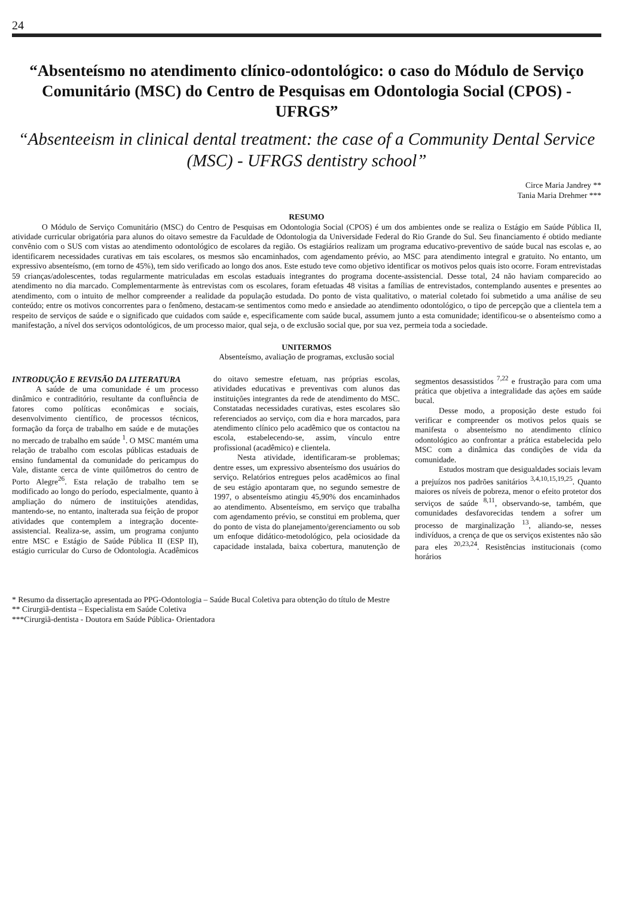24
“Absenteísmo no atendimento clínico-odontológico: o caso do Módulo de Serviço Comunitário (MSC) do Centro de Pesquisas em Odontologia Social (CPOS) - UFRGS”
“Absenteeism in clinical dental treatment: the case of a Community Dental Service (MSC) - UFRGS dentistry school”
Circe Maria Jandrey **
Tania Maria Drehmer ***
RESUMO
O Módulo de Serviço Comunitário (MSC) do Centro de Pesquisas em Odontologia Social (CPOS) é um dos ambientes onde se realiza o Estágio em Saúde Pública II, atividade curricular obrigatória para alunos do oitavo semestre da Faculdade de Odontologia da Universidade Federal do Rio Grande do Sul. Seu financiamento é obtido mediante convênio com o SUS com vistas ao atendimento odontológico de escolares da região. Os estagiários realizam um programa educativo-preventivo de saúde bucal nas escolas e, ao identificarem necessidades curativas em tais escolares, os mesmos são encaminhados, com agendamento prévio, ao MSC para atendimento integral e gratuito. No entanto, um expressivo absenteísmo, (em torno de 45%), tem sido verificado ao longo dos anos. Este estudo teve como objetivo identificar os motivos pelos quais isto ocorre. Foram entrevistadas 59 crianças/adolescentes, todas regularmente matriculadas em escolas estaduais integrantes do programa docente-assistencial. Desse total, 24 não haviam comparecido ao atendimento no dia marcado. Complementarmente às entrevistas com os escolares, foram efetuadas 48 visitas a famílias de entrevistados, contemplando ausentes e presentes ao atendimento, com o intuito de melhor compreender a realidade da população estudada. Do ponto de vista qualitativo, o material coletado foi submetido a uma análise de seu conteúdo; entre os motivos concorrentes para o fenômeno, destacam-se sentimentos como medo e ansiedade ao atendimento odontológico, o tipo de percepção que a clientela tem a respeito de serviços de saúde e o significado que cuidados com saúde e, especificamente com saúde bucal, assumem junto a esta comunidade; identificou-se o absenteísmo como a manifestação, a nível dos serviços odontológicos, de um processo maior, qual seja, o de exclusão social que, por sua vez, permeia toda a sociedade.
UNITERMOS
Absenteísmo, avaliação de programas, exclusão social
INTRODUÇÃO E REVISÃO DA LITERATURA
A saúde de uma comunidade é um processo dinâmico e contraditório, resultante da confluência de fatores como políticas econômicas e sociais, desenvolvimento científico, de processos técnicos, formação da força de trabalho em saúde e de mutações no mercado de trabalho em saúde <sup>1</sup>. O MSC mantém uma relação de trabalho com escolas públicas estaduais de ensino fundamental da comunidade do pericampus do Vale, distante cerca de vinte quilômetros do centro de Porto Alegre<sup>26</sup>. Esta relação de trabalho tem se modificado ao longo do período, especialmente, quanto à ampliação do número de instituições atendidas, mantendo-se, no entanto, inalterada sua feição de propor atividades que contemplem a integração docente-assistencial. Realiza-se, assim, um programa conjunto entre MSC e Estágio de Saúde Pública II (ESP II), estágio curricular do Curso de Odontologia. Acadêmicos do oitavo semestre efetuam, nas próprias escolas, atividades educativas e preventivas com alunos das instituições integrantes da rede de atendimento do MSC. Constatadas necessidades curativas, estes escolares são referenciados ao serviço, com dia e hora marcados, para atendimento clínico pelo acadêmico que os contactou na escola, estabelecendo-se, assim, vínculo entre profissional (acadêmico) e clientela.
Nesta atividade, identificaram-se problemas; dentre esses, um expressivo absenteísmo dos usuários do serviço. Relatórios entregues pelos acadêmicos ao final de seu estágio apontaram que, no segundo semestre de 1997, o absenteísmo atingiu 45,90% dos encaminhados ao atendimento. Absenteísmo, em serviço que trabalha com agendamento prévio, se constitui em problema, quer do ponto de vista do planejamento/gerenciamento ou sob um enfoque didático-metodológico, pela ociosidade da capacidade instalada, baixa cobertura, manutenção de segmentos desassistidos <sup>7,22</sup> e frustração para com uma prática que objetiva a integralidade das ações em saúde bucal.
Desse modo, a proposição deste estudo foi verificar e compreender os motivos pelos quais se manifesta o absenteísmo no atendimento clínico odontológico ao confrontar a prática estabelecida pelo MSC com a dinâmica das condições de vida da comunidade.
Estudos mostram que desigualdades sociais levam a prejuízos nos padrões sanitários <sup>3,4,10,15,19,25</sup>. Quanto maiores os níveis de pobreza, menor o efeito protetor dos serviços de saúde <sup>8,11</sup>, observando-se, também, que comunidades desfavorecidas tendem a sofrer um processo de marginalização <sup>13</sup>, aliando-se, nesses indivíduos, a crença de que os serviços existentes não são para eles <sup>20,23,24</sup>. Resistências institucionais (como horários
* Resumo da dissertação apresentada ao PPG-Odontologia – Saúde Bucal Coletiva para obtenção do título de Mestre
** Cirurgiã-dentista – Especialista em Saúde Coletiva
***Cirurgiã-dentista - Doutora em Saúde Pública- Orientadora